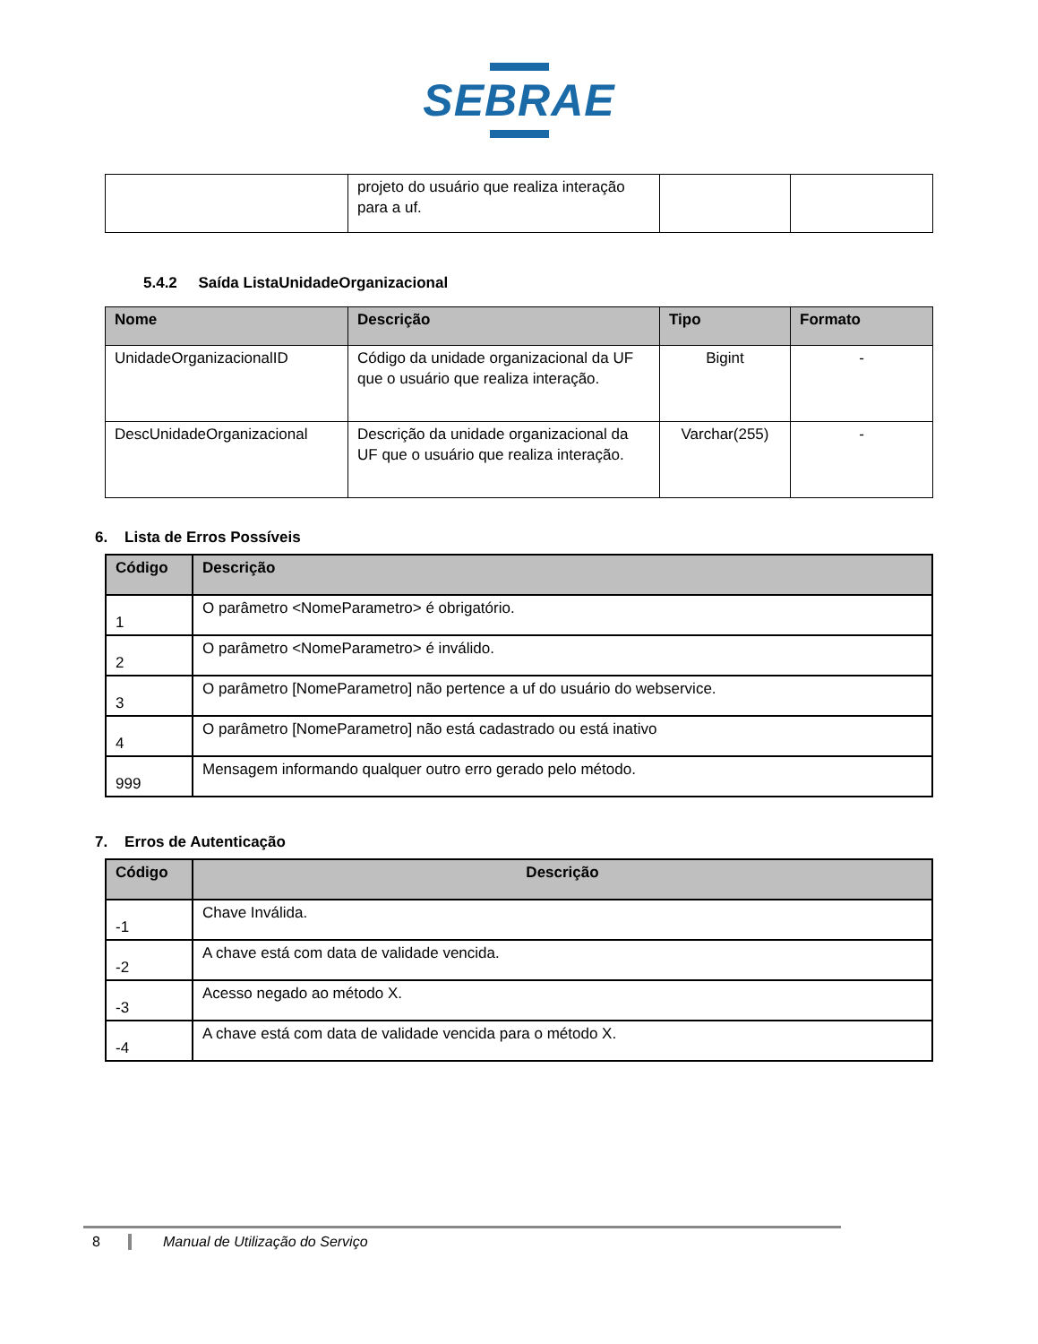SEBRAE
| | projeto do usuário que realiza interação para a uf. | | |
5.4.2 Saída ListaUnidadeOrganizacional
| Nome | Descrição | Tipo | Formato |
| --- | --- | --- | --- |
| UnidadeOrganizacionalID | Código da unidade organizacional da UF que o usuário que realiza interação. | Bigint | - |
| DescUnidadeOrganizacional | Descrição da unidade organizacional da UF que o usuário que realiza interação. | Varchar(255) | - |
6. Lista de Erros Possíveis
| Código | Descrição |
| --- | --- |
| 1 | O parâmetro <NomeParametro> é obrigatório. |
| 2 | O parâmetro <NomeParametro> é inválido. |
| 3 | O parâmetro [NomeParametro] não pertence a uf do usuário do webservice. |
| 4 | O parâmetro [NomeParametro] não está cadastrado ou está inativo |
| 999 | Mensagem informando qualquer outro erro gerado pelo método. |
7. Erros de Autenticação
| Código | Descrição |
| --- | --- |
| -1 | Chave Inválida. |
| -2 | A chave está com data de validade vencida. |
| -3 | Acesso negado ao método X. |
| -4 | A chave está com data de validade vencida para o método X. |
8 Manual de Utilização do Serviço